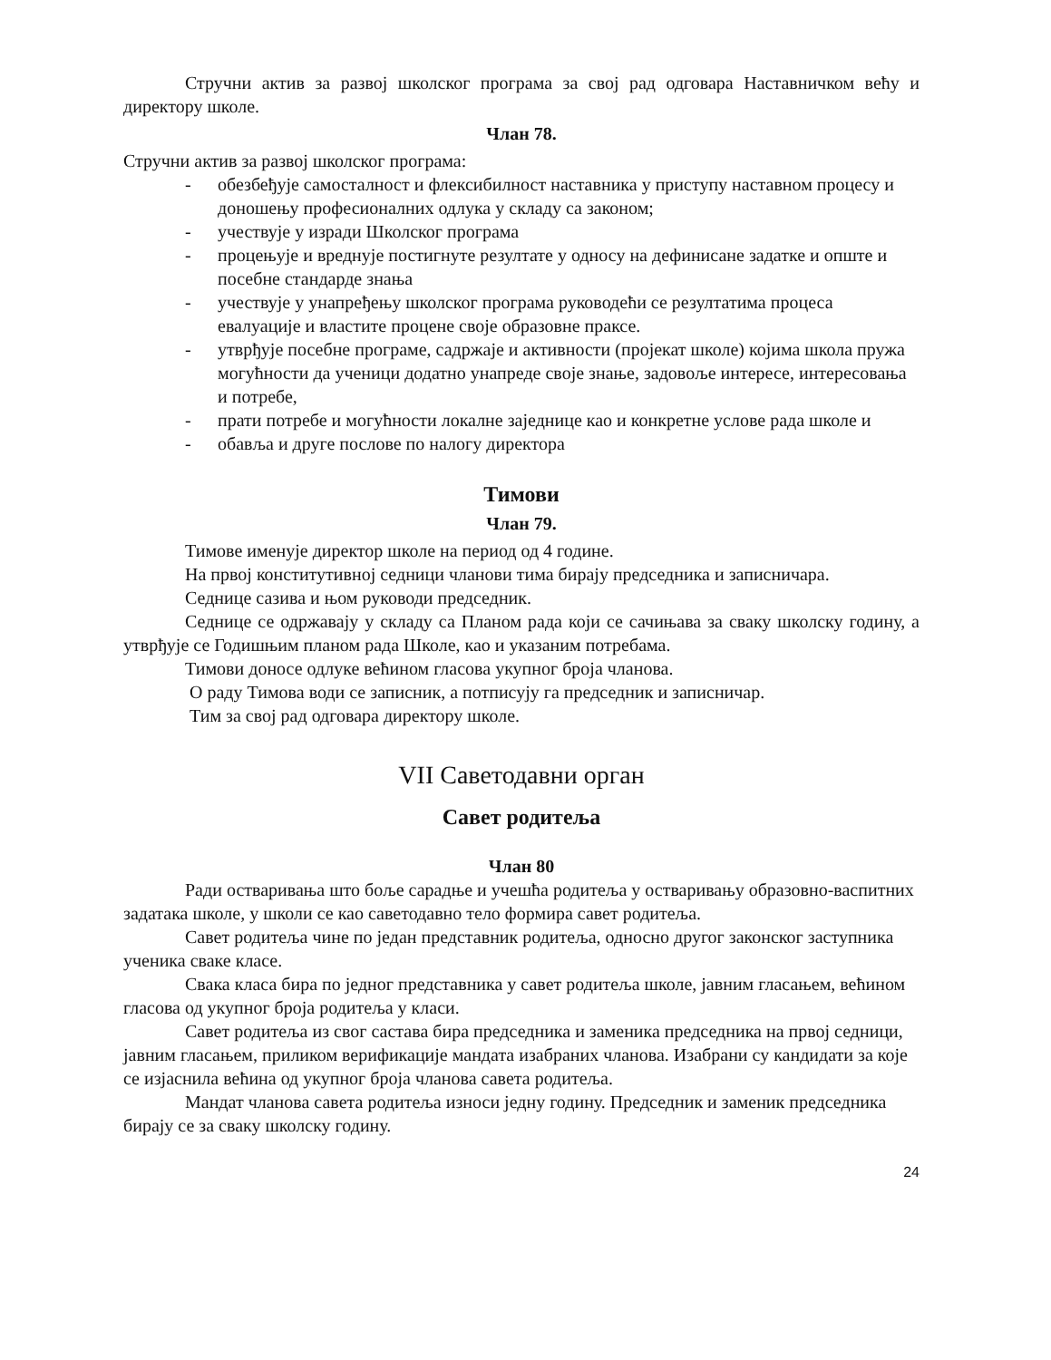Стручни актив за развој школског програма за свој рад одговара Наставничком већу и директору школе.
Члан 78.
Стручни актив за развој школског програма:
- обезбеђује самосталност и флексибилност наставника у приступу наставном процесу и доношењу професионалних одлука у складу са законом;
- учествује у изради Школског програма
- процењује и вреднује постигнуте резултате у односу на дефинисане задатке и опште и посебне стандарде знања
- учествује у унапређењу школског програма руководећи се резултатима процеса евалуације и властите процене своје образовне праксе.
- утврђује посебне програме, садржаје и активности (пројекат школе) којима школа пружа могућности да ученици додатно унапреде своје знање, задовоље интересе, интересовања и потребе,
- прати потребе и могућности локалне заједнице као и конкретне услове рада школе и
- обавља и друге послове по налогу директора
Тимови
Члан 79.
Тимове именује директор школе на период од 4 године.
На првој конститутивној седници чланови тима бирају председника и записничара.
Седнице сазива и њом руководи председник.
Седнице се одржавају у складу са Планом рада који се сачињава за сваку школску годину, а утврђује се Годишњим планом рада Школе, као и указаним потребама.
Тимови доносе одлуке већином гласова укупног броја чланова.
О раду Тимова води се записник, а потписују га председник и записничар.
Тим за свој рад одговара директору школе.
VII Саветодавни орган
Савет родитеља
Члан 80
Ради остваривања што боље сарадње и учешћа родитеља у остваривању образовно-васпитних задатака школе, у школи се као саветодавно тело формира савет родитеља.
Савет родитеља чине по један представник родитеља, односно другог законског заступника ученика сваке класе.
Свака класа бира по једног представника у савет родитеља школе, јавним гласањем, већином гласова од укупног броја родитеља у класи.
Савет родитеља из свог састава бира председника и заменика председника на првој седници, јавним гласањем, приликом верификације мандата изабраних чланова. Изабрани су кандидати за које се изјаснила већина од укупног броја чланова савета родитеља.
Мандат чланова савета родитеља износи једну годину. Председник и заменик председника бирају се за сваку школску годину.
24